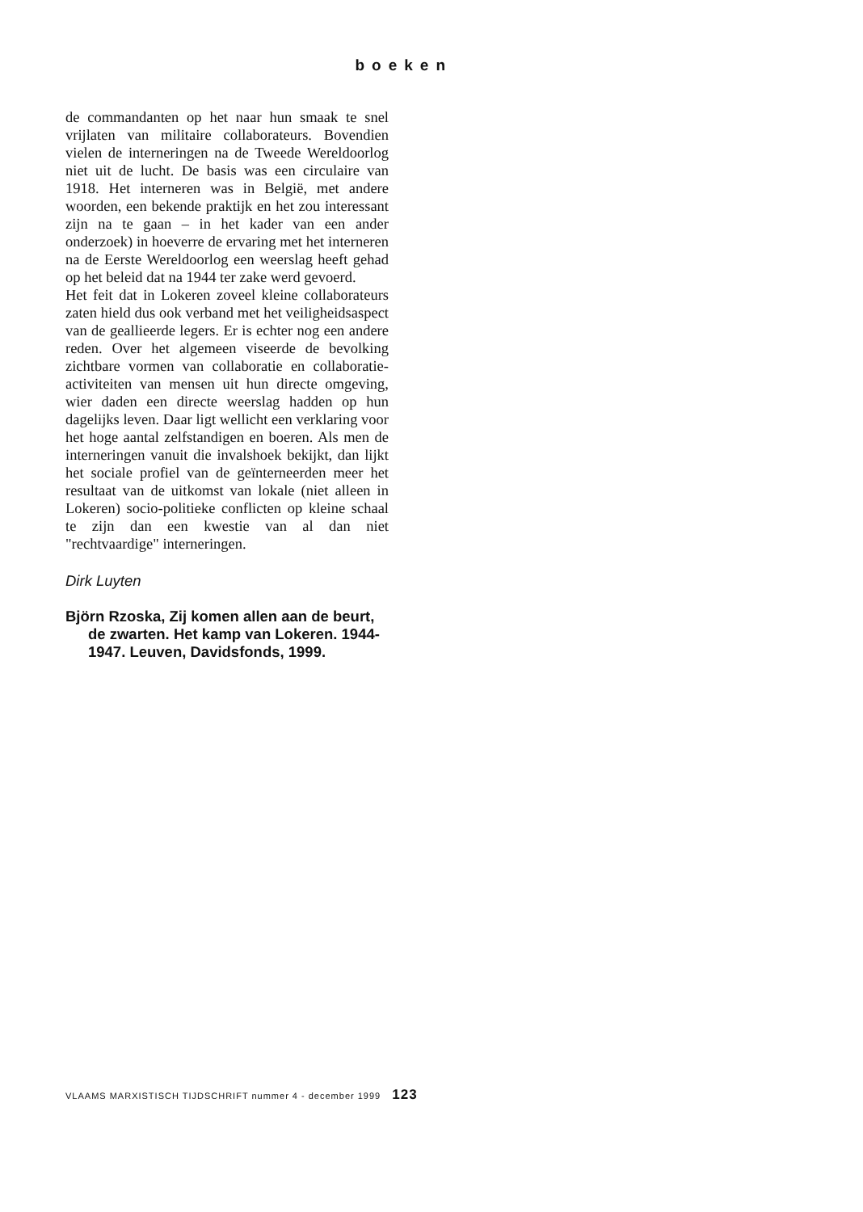boeken
de commandanten op het naar hun smaak te snel vrijlaten van militaire collaborateurs. Bovendien vielen de interneringen na de Tweede Wereldoorlog niet uit de lucht. De basis was een circulaire van 1918. Het interneren was in België, met andere woorden, een bekende praktijk en het zou interessant zijn na te gaan – in het kader van een ander onderzoek) in hoeverre de ervaring met het interneren na de Eerste Wereldoorlog een weerslag heeft gehad op het beleid dat na 1944 ter zake werd gevoerd.
Het feit dat in Lokeren zoveel kleine collaborateurs zaten hield dus ook verband met het veiligheidsaspect van de geallieerde legers. Er is echter nog een andere reden. Over het algemeen viseerde de bevolking zichtbare vormen van collaboratie en collaboratie-activiteiten van mensen uit hun directe omgeving, wier daden een directe weerslag hadden op hun dagelijks leven. Daar ligt wellicht een verklaring voor het hoge aantal zelfstandigen en boeren. Als men de interneringen vanuit die invalshoek bekijkt, dan lijkt het sociale profiel van de geïnterneerden meer het resultaat van de uitkomst van lokale (niet alleen in Lokeren) socio-politieke conflicten op kleine schaal te zijn dan een kwestie van al dan niet "rechtvaardige" interneringen.
Dirk Luyten
Björn Rzoska, Zij komen allen aan de beurt, de zwarten. Het kamp van Lokeren. 1944-1947. Leuven, Davidsfonds, 1999.
VLAAMS MARXISTISCH TIJDSCHRIFT nummer 4 - december 1999 123